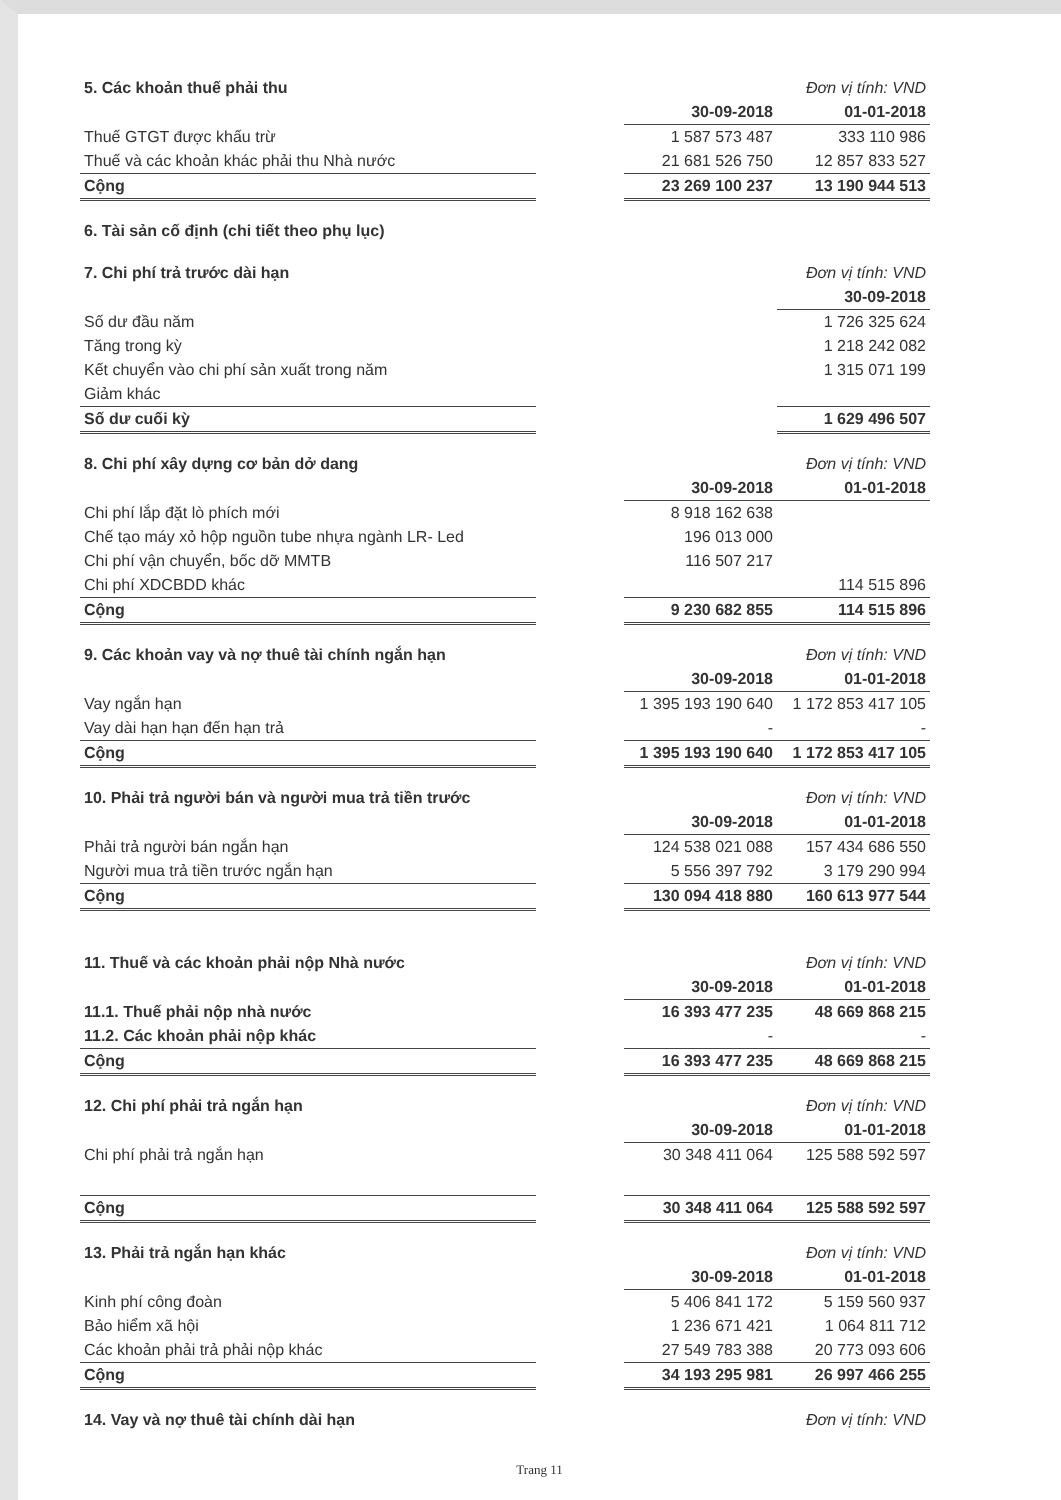| 5. Các khoản thuế phải thu | | | Đơn vị tính: VND |
| | | 30-09-2018 | 01-01-2018 |
| Thuế GTGT được khấu trừ | | 1 587 573 487 | 333 110 986 |
| Thuế và các khoản khác phải thu Nhà nước | | 21 681 526 750 | 12 857 833 527 |
| Cộng | | 23 269 100 237 | 13 190 944 513 |
| 6. Tài sản cố định (chi tiết theo phụ lục) |
| 7. Chi phí trả trước dài hạn | | | Đơn vị tính: VND |
| | | | 30-09-2018 |
| Số dư đầu năm | | | 1 726 325 624 |
| Tăng trong kỳ | | | 1 218 242 082 |
| Kết chuyển vào chi phí sản xuất trong năm | | | 1 315 071 199 |
| Giảm khác | | | |
| Số dư cuối kỳ | | | 1 629 496 507 |
| 8. Chi phí xây dựng cơ bản dở dang | | | Đơn vị tính: VND |
| | | 30-09-2018 | 01-01-2018 |
| Chi phí lắp đặt lò phích mới | | 8 918 162 638 | |
| Chế tạo máy xỏ hộp nguồn tube nhựa ngành LR- Led | | 196 013 000 | |
| Chi phí vận chuyển, bốc dỡ MMTB | | 116 507 217 | |
| Chi phí XDCBDD khác | | | 114 515 896 |
| Cộng | | 9 230 682 855 | 114 515 896 |
| 9. Các khoản vay và nợ thuê tài chính ngắn hạn | | | Đơn vị tính: VND |
| | | 30-09-2018 | 01-01-2018 |
| Vay ngắn hạn | | 1 395 193 190 640 | 1 172 853 417 105 |
| Vay dài hạn hạn đến hạn trả | | - | - |
| Cộng | | 1 395 193 190 640 | 1 172 853 417 105 |
| 10. Phải trả người bán và người mua trả tiền trước | | | Đơn vị tính: VND |
| | | 30-09-2018 | 01-01-2018 |
| Phải trả người bán ngắn hạn | | 124 538 021 088 | 157 434 686 550 |
| Người mua trả tiền trước ngắn hạn | | 5 556 397 792 | 3 179 290 994 |
| Cộng | | 130 094 418 880 | 160 613 977 544 |
| 11. Thuế và các khoản phải nộp Nhà nước | | | Đơn vị tính: VND |
| | | 30-09-2018 | 01-01-2018 |
| 11.1. Thuế phải nộp nhà nước | | 16 393 477 235 | 48 669 868 215 |
| 11.2. Các khoản phải nộp khác | | - | - |
| Cộng | | 16 393 477 235 | 48 669 868 215 |
| 12. Chi phí phải trả ngắn hạn | | | Đơn vị tính: VND |
| | | 30-09-2018 | 01-01-2018 |
| Chi phí phải trả ngắn hạn | | 30 348 411 064 | 125 588 592 597 |
| Cộng | | 30 348 411 064 | 125 588 592 597 |
| 13. Phải trả ngắn hạn khác | | | Đơn vị tính: VND |
| | | 30-09-2018 | 01-01-2018 |
| Kinh phí công đoàn | | 5 406 841 172 | 5 159 560 937 |
| Bảo hiểm xã hội | | 1 236 671 421 | 1 064 811 712 |
| Các khoản phải trả phải nộp khác | | 27 549 783 388 | 20 773 093 606 |
| Cộng | | 34 193 295 981 | 26 997 466 255 |
| 14. Vay và nợ thuê tài chính dài hạn | Đơn vị tính: VND |
Trang 11